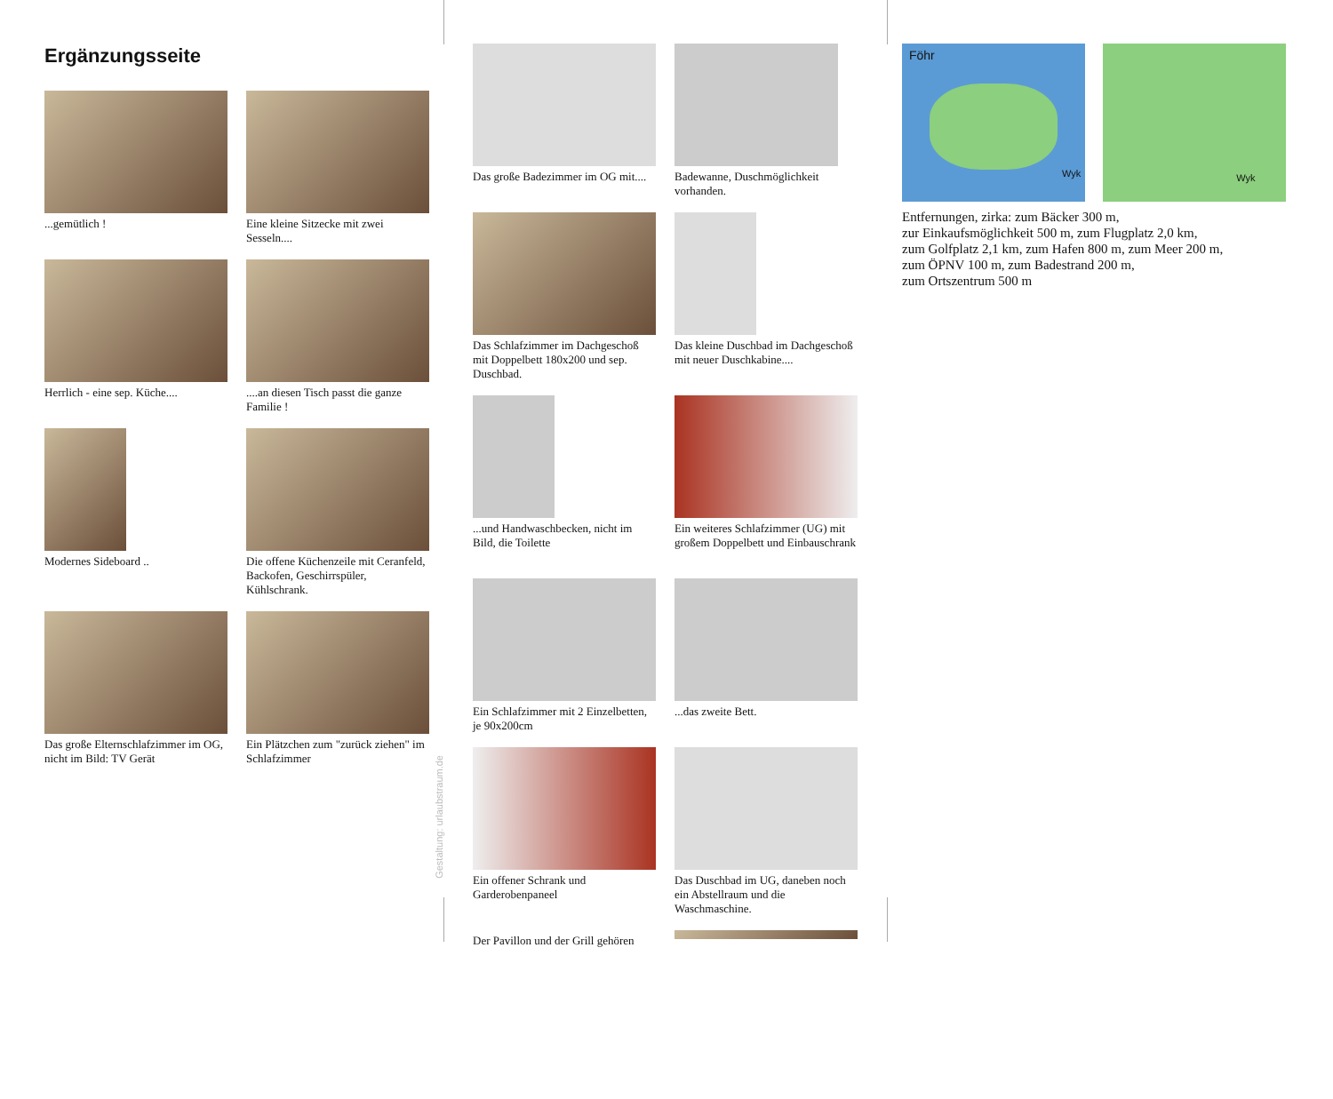Ergänzungsseite
...gemütlich !
Eine kleine Sitzecke mit zwei Sesseln....
Herrlich - eine sep. Küche....
....an diesen Tisch passt die ganze Familie !
Modernes Sideboard ..
Die offene Küchenzeile mit Ceranfeld, Backofen, Geschirrspüler, Kühlschrank.
Das große Elternschlafzimmer im OG, nicht im Bild: TV Gerät
Ein Plätzchen zum "zurück ziehen" im Schlafzimmer
Gestaltung: urlaubstraum.de
Das große Badezimmer im OG mit....
Badewanne, Duschmöglichkeit vorhanden.
Das Schlafzimmer im Dachgeschoß mit Doppelbett 180x200 und sep. Duschbad.
Das kleine Duschbad im Dachgeschoß mit neuer Duschkabine....
...und Handwaschbecken, nicht im Bild, die Toilette
Ein weiteres Schlafzimmer (UG) mit großem Doppelbett und Einbauschrank
Ein Schlafzimmer mit 2 Einzelbetten, je 90x200cm
...das zweite Bett.
Ein offener Schrank und Garderobenpaneel
Das Duschbad im UG, daneben noch ein Abstellraum und die Waschmaschine.
Der Pavillon und der Grill gehören
Föhr Wyk Wyk
Entfernungen, zirka: zum Bäcker 300 m,
zur Einkaufsmöglichkeit 500 m, zum Flugplatz 2,0 km,
zum Golfplatz 2,1 km, zum Hafen 800 m, zum Meer 200 m,
zum ÖPNV 100 m, zum Badestrand 200 m,
zum Ortszentrum 500 m